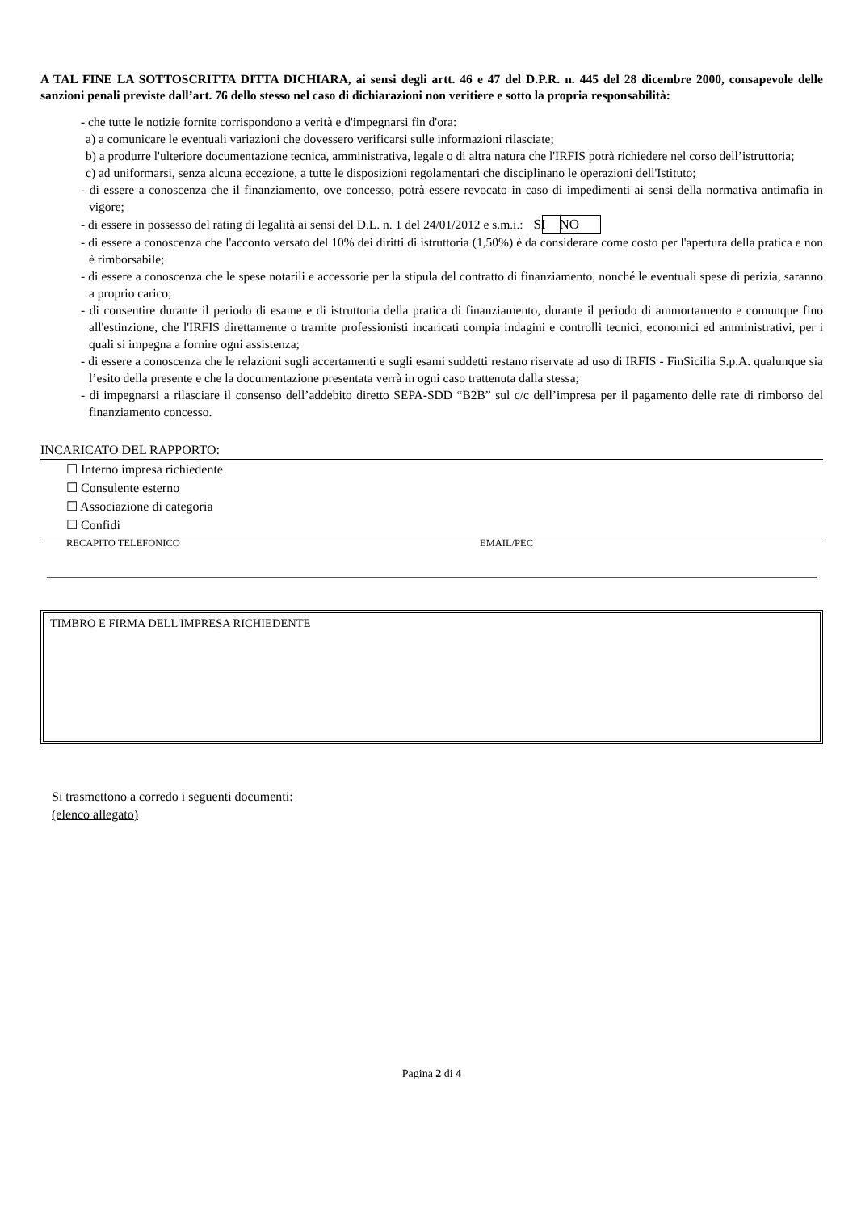A TAL FINE LA SOTTOSCRITTA DITTA DICHIARA, ai sensi degli artt. 46 e 47 del D.P.R. n. 445 del 28 dicembre 2000, consapevole delle sanzioni penali previste dall’art. 76 dello stesso nel caso di dichiarazioni non veritiere e sotto la propria responsabilità:
- che tutte le notizie fornite corrispondono a verità e d'impegnarsi fin d'ora:
a) a comunicare le eventuali variazioni che dovessero verificarsi sulle informazioni rilasciate;
b) a produrre l'ulteriore documentazione tecnica, amministrativa, legale o di altra natura che l'IRFIS potrà richiedere nel corso dell’istruttoria;
c) ad uniformarsi, senza alcuna eccezione, a tutte le disposizioni regolamentari che disciplinano le operazioni dell'Istituto;
- di essere a conoscenza che il finanziamento, ove concesso, potrà essere revocato in caso di impedimenti ai sensi della normativa antimafia in vigore;
- di essere in possesso del rating di legalità ai sensi del D.L. n. 1 del 24/01/2012 e s.m.i.: SI NO
- di essere a conoscenza che l'acconto versato del 10% dei diritti di istruttoria (1,50%) è da considerare come costo per l'apertura della pratica e non è rimborsabile;
- di essere a conoscenza che le spese notarili e accessorie per la stipula del contratto di finanziamento, nonché le eventuali spese di perizia, saranno a proprio carico;
- di consentire durante il periodo di esame e di istruttoria della pratica di finanziamento, durante il periodo di ammortamento e comunque fino all'estinzione, che l'IRFIS direttamente o tramite professionisti incaricati compia indagini e controlli tecnici, economici ed amministrativi, per i quali si impegna a fornire ogni assistenza;
- di essere a conoscenza che le relazioni sugli accertamenti e sugli esami suddetti restano riservate ad uso di IRFIS - FinSicilia S.p.A. qualunque sia l’esito della presente e che la documentazione presentata verrà in ogni caso trattenuta dalla stessa;
- di impegnarsi a rilasciare il consenso dell’addebito diretto SEPA-SDD “B2B” sul c/c dell’impresa per il pagamento delle rate di rimborso del finanziamento concesso.
INCARICATO DEL RAPPORTO:
☐ Interno impresa richiedente
☐ Consulente esterno
☐ Associazione di categoria
☐ Confidi
RECAPITO TELEFONICO EMAIL/PEC
TIMBRO E FIRMA DELL'IMPRESA RICHIEDENTE
Si trasmettono a corredo i seguenti documenti:
(elenco allegato)
Pagina 2 di 4